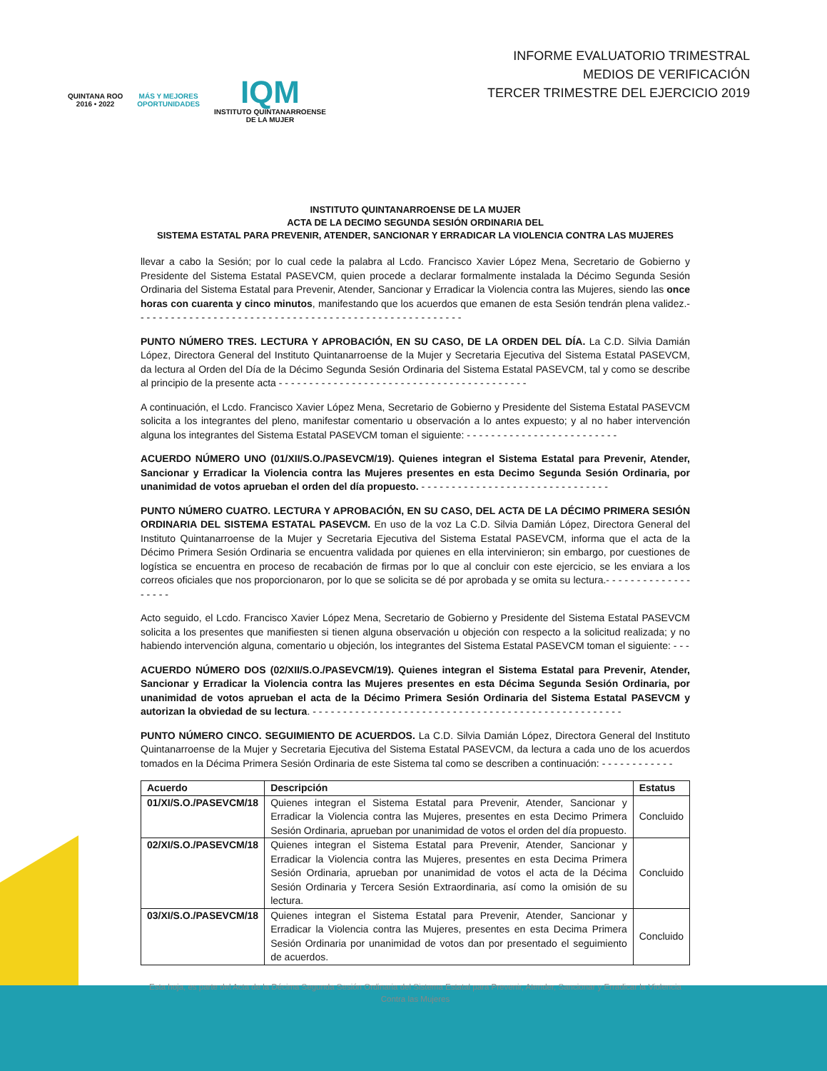QUINTANA ROO
2016 • 2022
MÁS Y MEJORES
OPORTUNIDADES
IQM
INSTITUTO QUINTANARROENSE
DE LA MUJER
INFORME EVALUATORIO TRIMESTRAL
MEDIOS DE VERIFICACIÓN
TERCER TRIMESTRE DEL EJERCICIO 2019
INSTITUTO QUINTANARROENSE DE LA MUJER
ACTA DE LA DECIMO SEGUNDA SESIÓN ORDINARIA DEL
SISTEMA ESTATAL PARA PREVENIR, ATENDER, SANCIONAR Y ERRADICAR LA VIOLENCIA CONTRA LAS MUJERES
llevar a cabo la Sesión; por lo cual cede la palabra al Lcdo. Francisco Xavier López Mena, Secretario de Gobierno y Presidente del Sistema Estatal PASEVCM, quien procede a declarar formalmente instalada la Décimo Segunda Sesión Ordinaria del Sistema Estatal para Prevenir, Atender, Sancionar y Erradicar la Violencia contra las Mujeres, siendo las once horas con cuarenta y cinco minutos, manifestando que los acuerdos que emanen de esta Sesión tendrán plena validez.- - - - - - - - - - - - - - - - - - - - - - - - - - - - - - - - - - - - - - - - - - - - - - - - - - - - - -
PUNTO NÚMERO TRES. LECTURA Y APROBACIÓN, EN SU CASO, DE LA ORDEN DEL DÍA. La C.D. Silvia Damián López, Directora General del Instituto Quintanarroense de la Mujer y Secretaria Ejecutiva del Sistema Estatal PASEVCM, da lectura al Orden del Día de la Décimo Segunda Sesión Ordinaria del Sistema Estatal PASEVCM, tal y como se describe al principio de la presente acta - - - - - - - - - - - - - - - - - - - - - - - - - - - - - - - - - - - - - - - - -
A continuación, el Lcdo. Francisco Xavier López Mena, Secretario de Gobierno y Presidente del Sistema Estatal PASEVCM solicita a los integrantes del pleno, manifestar comentario u observación a lo antes expuesto; y al no haber intervención alguna los integrantes del Sistema Estatal PASEVCM toman el siguiente: - - - - - - - - - - - - - - - - - - - - - - - - -
ACUERDO NÚMERO UNO (01/XII/S.O./PASEVCM/19). Quienes integran el Sistema Estatal para Prevenir, Atender, Sancionar y Erradicar la Violencia contra las Mujeres presentes en esta Decimo Segunda Sesión Ordinaria, por unanimidad de votos aprueban el orden del día propuesto. - - - - - - - - - - - - - - - - - - - - - - - - - - - - - - -
PUNTO NÚMERO CUATRO. LECTURA Y APROBACIÓN, EN SU CASO, DEL ACTA DE LA DÉCIMO PRIMERA SESIÓN ORDINARIA DEL SISTEMA ESTATAL PASEVCM. En uso de la voz La C.D. Silvia Damián López, Directora General del Instituto Quintanarroense de la Mujer y Secretaria Ejecutiva del Sistema Estatal PASEVCM, informa que el acta de la Décimo Primera Sesión Ordinaria se encuentra validada por quienes en ella intervinieron; sin embargo, por cuestiones de logística se encuentra en proceso de recabación de firmas por lo que al concluir con este ejercicio, se les enviara a los correos oficiales que nos proporcionaron, por lo que se solicita se dé por aprobada y se omita su lectura.- - - - - - - - - - - - - - - - - - -
Acto seguido, el Lcdo. Francisco Xavier López Mena, Secretario de Gobierno y Presidente del Sistema Estatal PASEVCM solicita a los presentes que manifiesten si tienen alguna observación u objeción con respecto a la solicitud realizada; y no habiendo intervención alguna, comentario u objeción, los integrantes del Sistema Estatal PASEVCM toman el siguiente: - - -
ACUERDO NÚMERO DOS (02/XII/S.O./PASEVCM/19). Quienes integran el Sistema Estatal para Prevenir, Atender, Sancionar y Erradicar la Violencia contra las Mujeres presentes en esta Décima Segunda Sesión Ordinaria, por unanimidad de votos aprueban el acta de la Décimo Primera Sesión Ordinaria del Sistema Estatal PASEVCM y autorizan la obviedad de su lectura. - - - - - - - - - - - - - - - - - - - - - - - - - - - - - - - - - - - - - - - - - - - - - - - - - - -
PUNTO NÚMERO CINCO. SEGUIMIENTO DE ACUERDOS. La C.D. Silvia Damián López, Directora General del Instituto Quintanarroense de la Mujer y Secretaria Ejecutiva del Sistema Estatal PASEVCM, da lectura a cada uno de los acuerdos tomados en la Décima Primera Sesión Ordinaria de este Sistema tal como se describen a continuación: - - - - - - - - - - - -
| Acuerdo | Descripción | Estatus |
| --- | --- | --- |
| 01/XI/S.O./PASEVCM/18 | Quienes integran el Sistema Estatal para Prevenir, Atender, Sancionar y Erradicar la Violencia contra las Mujeres, presentes en esta Decimo Primera Sesión Ordinaria, aprueban por unanimidad de votos el orden del día propuesto. | Concluido |
| 02/XI/S.O./PASEVCM/18 | Quienes integran el Sistema Estatal para Prevenir, Atender, Sancionar y Erradicar la Violencia contra las Mujeres, presentes en esta Decima Primera Sesión Ordinaria, aprueban por unanimidad de votos el acta de la Décima Sesión Ordinaria y Tercera Sesión Extraordinaria, así como la omisión de su lectura. | Concluido |
| 03/XI/S.O./PASEVCM/18 | Quienes integran el Sistema Estatal para Prevenir, Atender, Sancionar y Erradicar la Violencia contra las Mujeres, presentes en esta Decima Primera Sesión Ordinaria por unanimidad de votos dan por presentado el seguimiento de acuerdos. | Concluido |
Esta hoja, es parte del Acta de la Décima Segunda Sesión Ordinaria del Sistema Estatal para Prevenir, Atender, Sancionar y Erradicar la Violencia Contra las Mujeres